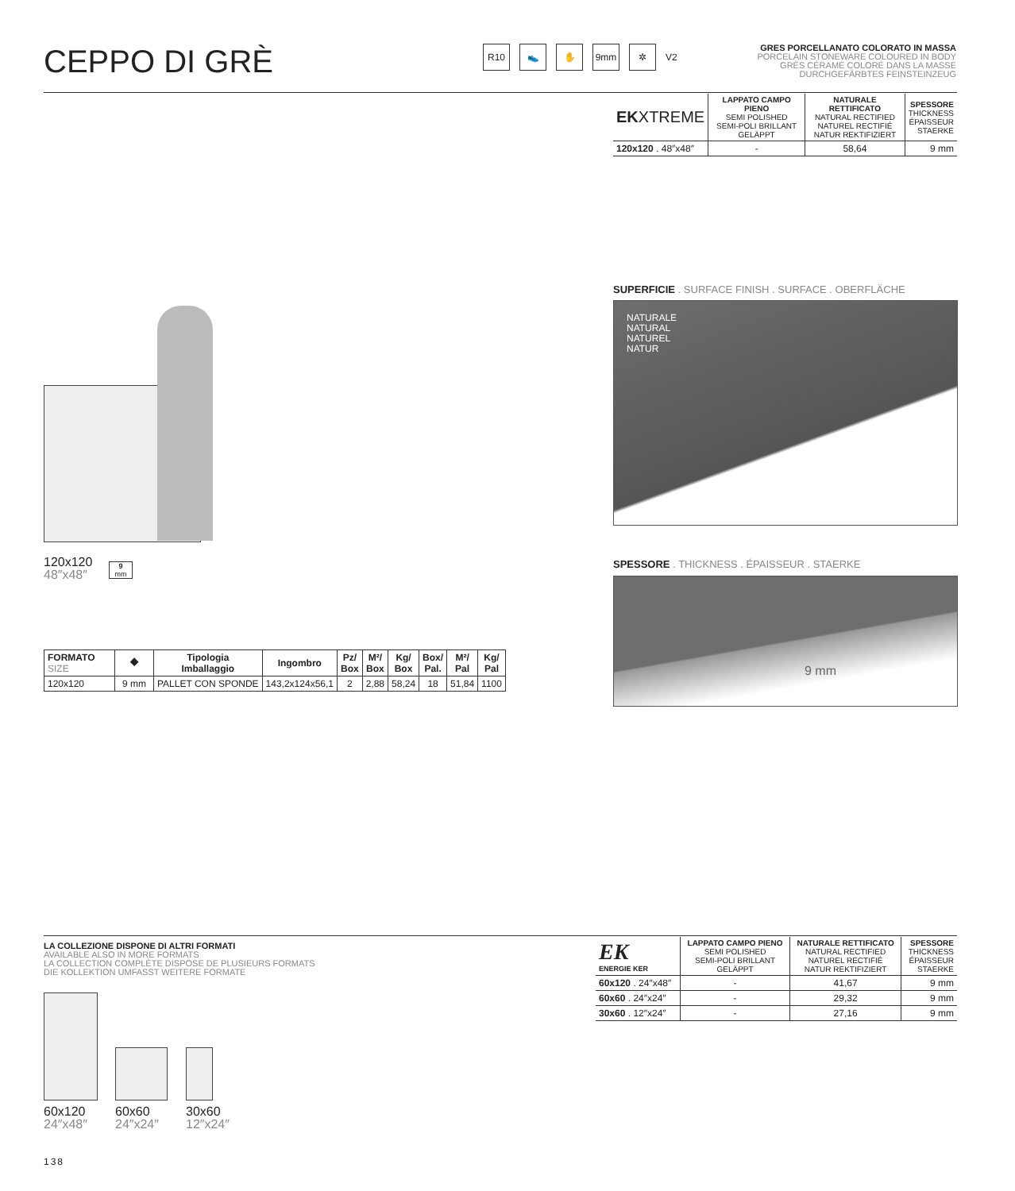CEPPO DI GRÈ R10 👟 ✋ 9mm ✲ V2
GRES PORCELLANATO COLORATO IN MASSA
PORCELAIN STONEWARE COLOURED IN BODY
GRÈS CÉRAME COLORÉ DANS LA MASSE
DURCHGEFÄRBTES FEINSTEINZEUG
| EK XTREME | LAPPATO CAMPO PIENO SEMI POLISHED SEMI-POLI BRILLANT GELÄPPT | NATURALE RETTIFICATO NATURAL RECTIFIED NATUREL RECTIFIÉ NATUR REKTIFIZIERT | SPESSORE THICKNESS ÉPAISSEUR STAERKE |
| --- | --- | --- | --- |
| 120x120 . 48″x48″ | - | 58,64 | 9 mm |
SUPERFICIE . SURFACE FINISH . SURFACE . OBERFLÄCHE
NATURALE
NATURAL
NATUREL
NATUR
SPESSORE . THICKNESS . ÉPAISSEUR . STAERKE
9 mm
120x120
48″x48″
9
mm
| FORMATO SIZE | ⯁ | Tipologia Imballaggio | Ingombro | Pz/ Box | M²/ Box | Kg/ Box | Box/ Pal. | M²/ Pal | Kg/ Pal |
| --- | --- | --- | --- | --- | --- | --- | --- | --- | --- |
| 120x120 | 9 mm | PALLET CON SPONDE | 143,2x124x56,1 | 2 | 2,88 | 58,24 | 18 | 51,84 | 1100 |
LA COLLEZIONE DISPONE DI ALTRI FORMATI
AVAILABLE ALSO IN MORE FORMATS
LA COLLECTION COMPLÈTE DISPOSE DE PLUSIEURS FORMATS
DIE KOLLEKTION UMFASST WEITERE FORMATE
60x120
24″x48″
60x60
24″x24″
30x60
12″x24″
| EK ENERGIE KER | LAPPATO CAMPO PIENO SEMI POLISHED SEMI-POLI BRILLANT GELÄPPT | NATURALE RETTIFICATO NATURAL RECTIFIED NATUREL RECTIFIÉ NATUR REKTIFIZIERT | SPESSORE THICKNESS ÉPAISSEUR STAERKE |
| --- | --- | --- | --- |
| 60x120 . 24″x48″ | - | 41,67 | 9 mm |
| 60x60 . 24″x24″ | - | 29,32 | 9 mm |
| 30x60 . 12″x24″ | - | 27,16 | 9 mm |
138